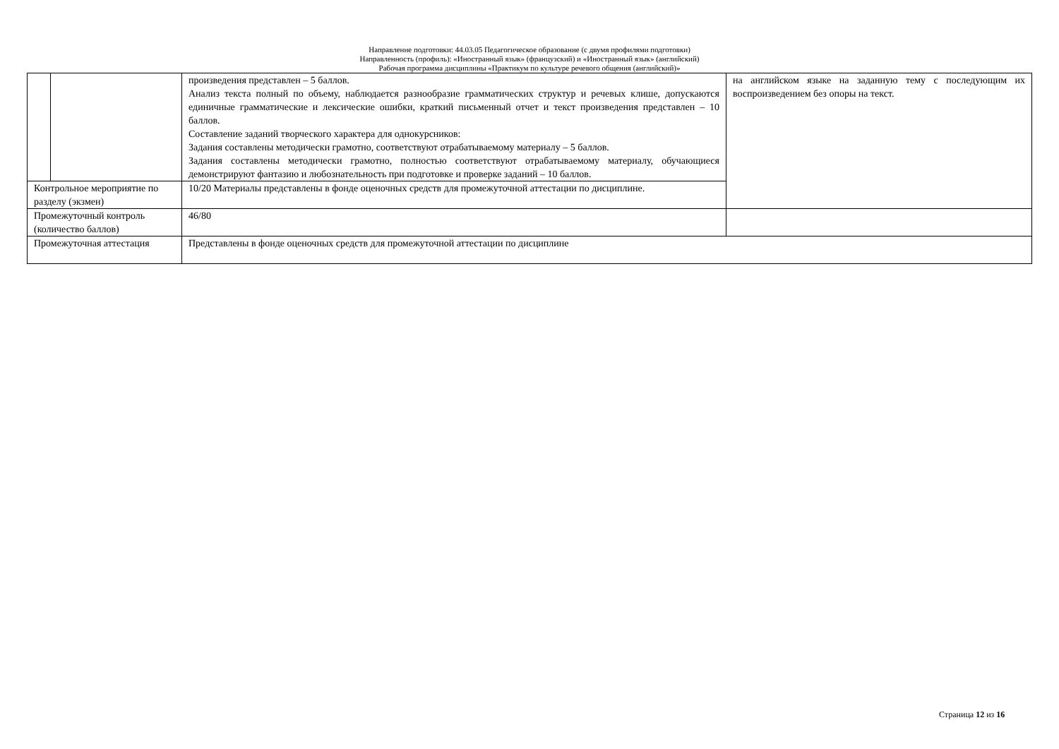Направление подготовки: 44.03.05 Педагогическое образование (с двумя профилями подготовки)
Направленность (профиль): «Иностранный язык» (французский) и «Иностранный язык» (английский)
Рабочая программа дисциплины «Практикум по культуре речевого общения (английский)»
| | | произведения представлен – 5 баллов. Анализ текста полный по объему, наблюдается разнообразие грамматических структур и речевых клише, допускаются единичные грамматические и лексические ошибки, краткий письменный отчет и текст произведения представлен – 10 баллов. Составление заданий творческого характера для однокурсников: Задания составлены методически грамотно, соответствуют отрабатываемому материалу – 5 баллов. Задания составлены методически грамотно, полностью соответствуют отрабатываемому материалу, обучающиеся демонстрируют фантазию и любознательность при подготовке и проверке заданий – 10 баллов. | на английском языке на заданную тему с последующим их воспроизведением без опоры на текст. |
| Контрольное мероприятие по разделу (экзмен) | | 10/20 Материалы представлены в фонде оценочных средств для промежуточной аттестации по дисциплине. | |
| Промежуточный контроль (количество баллов) | | 46/80 | |
| Промежуточная аттестация | | Представлены в фонде оценочных средств для промежуточной аттестации по дисциплине | |
Страница 12 из 16